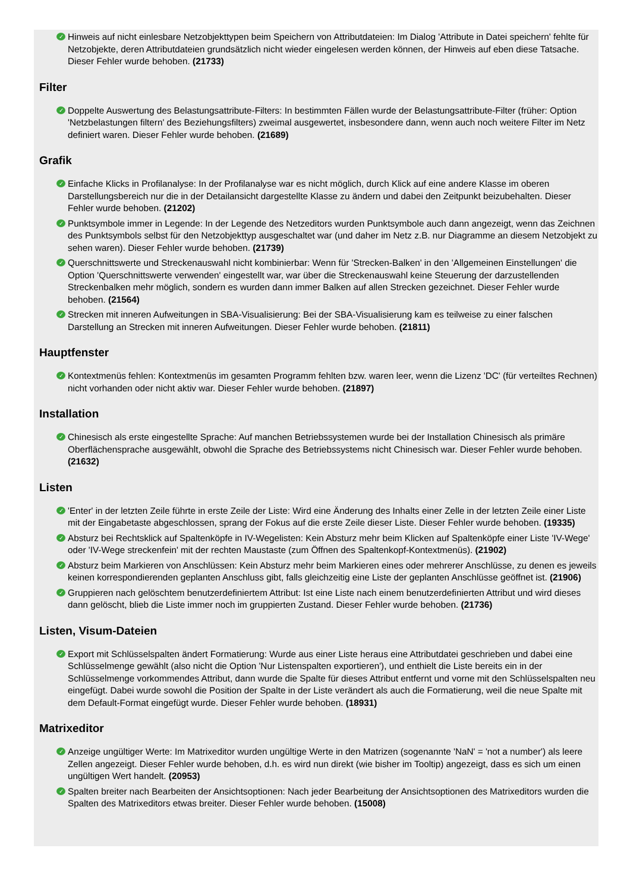✓ Hinweis auf nicht einlesbare Netzobjekttypen beim Speichern von Attributdateien: Im Dialog 'Attribute in Datei speichern' fehlte für Netzobjekte, deren Attributdateien grundsätzlich nicht wieder eingelesen werden können, der Hinweis auf eben diese Tatsache. Dieser Fehler wurde behoben. (21733)
Filter
✓ Doppelte Auswertung des Belastungsattribute-Filters: In bestimmten Fällen wurde der Belastungsattribute-Filter (früher: Option 'Netzbelastungen filtern' des Beziehungsfilters) zweimal ausgewertet, insbesondere dann, wenn auch noch weitere Filter im Netz definiert waren. Dieser Fehler wurde behoben. (21689)
Grafik
✓ Einfache Klicks in Profilanalyse: In der Profilanalyse war es nicht möglich, durch Klick auf eine andere Klasse im oberen Darstellungsbereich nur die in der Detailansicht dargestellte Klasse zu ändern und dabei den Zeitpunkt beizubehalten. Dieser Fehler wurde behoben. (21202)
✓ Punktsymbole immer in Legende: In der Legende des Netzeditors wurden Punktsymbole auch dann angezeigt, wenn das Zeichnen des Punktsymbols selbst für den Netzobjekttyp ausgeschaltet war (und daher im Netz z.B. nur Diagramme an diesem Netzobjekt zu sehen waren). Dieser Fehler wurde behoben. (21739)
✓ Querschnittswerte und Streckenauswahl nicht kombinierbar: Wenn für 'Strecken-Balken' in den 'Allgemeinen Einstellungen' die Option 'Querschnittswerte verwenden' eingestellt war, war über die Streckenauswahl keine Steuerung der darzustellenden Streckenbalken mehr möglich, sondern es wurden dann immer Balken auf allen Strecken gezeichnet. Dieser Fehler wurde behoben. (21564)
✓ Strecken mit inneren Aufweitungen in SBA-Visualisierung: Bei der SBA-Visualisierung kam es teilweise zu einer falschen Darstellung an Strecken mit inneren Aufweitungen. Dieser Fehler wurde behoben. (21811)
Hauptfenster
✓ Kontextmenüs fehlen: Kontextmenüs im gesamten Programm fehlten bzw. waren leer, wenn die Lizenz 'DC' (für verteiltes Rechnen) nicht vorhanden oder nicht aktiv war. Dieser Fehler wurde behoben. (21897)
Installation
✓ Chinesisch als erste eingestellte Sprache: Auf manchen Betriebssystemen wurde bei der Installation Chinesisch als primäre Oberflächensprache ausgewählt, obwohl die Sprache des Betriebssystems nicht Chinesisch war. Dieser Fehler wurde behoben. (21632)
Listen
✓ 'Enter' in der letzten Zeile führte in erste Zeile der Liste: Wird eine Änderung des Inhalts einer Zelle in der letzten Zeile einer Liste mit der Eingabetaste abgeschlossen, sprang der Fokus auf die erste Zeile dieser Liste. Dieser Fehler wurde behoben. (19335)
✓ Absturz bei Rechtsklick auf Spaltenköpfe in IV-Wegelisten: Kein Absturz mehr beim Klicken auf Spaltenköpfe einer Liste 'IV-Wege' oder 'IV-Wege streckenfein' mit der rechten Maustaste (zum Öffnen des Spaltenkopf-Kontextmenüs). (21902)
✓ Absturz beim Markieren von Anschlüssen: Kein Absturz mehr beim Markieren eines oder mehrerer Anschlüsse, zu denen es jeweils keinen korrespondierenden geplanten Anschluss gibt, falls gleichzeitig eine Liste der geplanten Anschlüsse geöffnet ist. (21906)
✓ Gruppieren nach gelöschtem benutzerdefiniertem Attribut: Ist eine Liste nach einem benutzerdefinierten Attribut und wird dieses dann gelöscht, blieb die Liste immer noch im gruppierten Zustand. Dieser Fehler wurde behoben. (21736)
Listen, Visum-Dateien
✓ Export mit Schlüsselspalten ändert Formatierung: Wurde aus einer Liste heraus eine Attributdatei geschrieben und dabei eine Schlüsselmenge gewählt (also nicht die Option 'Nur Listenspalten exportieren'), und enthielt die Liste bereits ein in der Schlüsselmenge vorkommendes Attribut, dann wurde die Spalte für dieses Attribut entfernt und vorne mit den Schlüsselspalten neu eingefügt. Dabei wurde sowohl die Position der Spalte in der Liste verändert als auch die Formatierung, weil die neue Spalte mit dem Default-Format eingefügt wurde. Dieser Fehler wurde behoben. (18931)
Matrixeditor
✓ Anzeige ungültiger Werte: Im Matrixeditor wurden ungültige Werte in den Matrizen (sogenannte 'NaN' = 'not a number') als leere Zellen angezeigt. Dieser Fehler wurde behoben, d.h. es wird nun direkt (wie bisher im Tooltip) angezeigt, dass es sich um einen ungültigen Wert handelt. (20953)
✓ Spalten breiter nach Bearbeiten der Ansichtsoptionen: Nach jeder Bearbeitung der Ansichtsoptionen des Matrixeditors wurden die Spalten des Matrixeditors etwas breiter. Dieser Fehler wurde behoben. (15008)